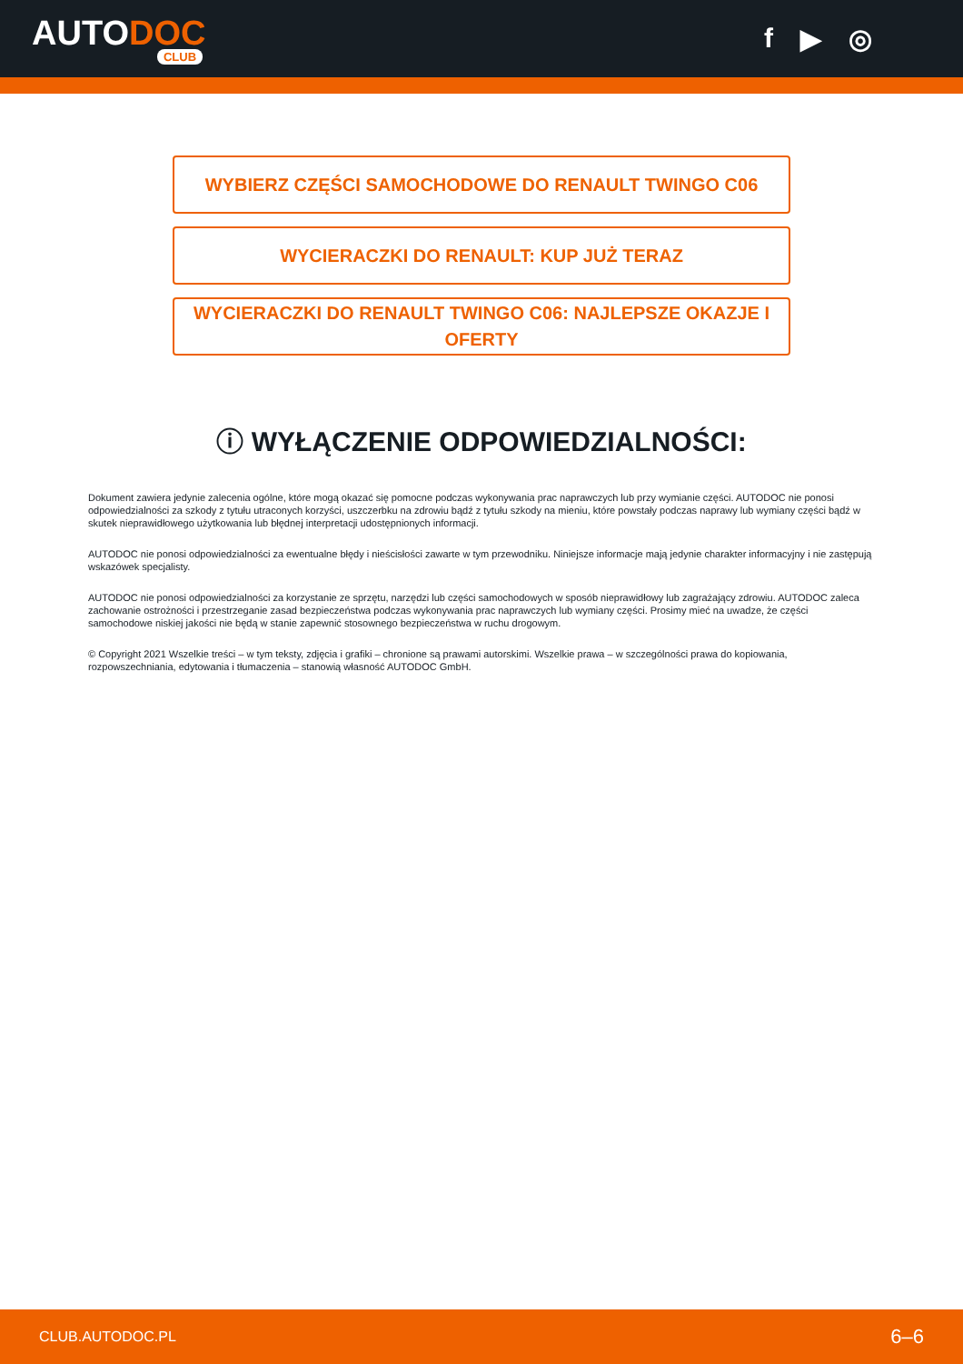AUTODOC
CLUB
f ▶ ◎
WYBIERZ CZĘŚCI SAMOCHODOWE DO RENAULT TWINGO C06
WYCIERACZKI DO RENAULT: KUP JUŻ TERAZ
WYCIERACZKI DO RENAULT TWINGO C06: NAJLEPSZE OKAZJE I OFERTY
ⓘ WYŁĄCZENIE ODPOWIEDZIALNOŚCI:
Dokument zawiera jedynie zalecenia ogólne, które mogą okazać się pomocne podczas wykonywania prac naprawczych lub przy wymianie części. AUTODOC nie ponosi odpowiedzialności za szkody z tytułu utraconych korzyści, uszczerbku na zdrowiu bądź z tytułu szkody na mieniu, które powstały podczas naprawy lub wymiany części bądź w skutek nieprawidłowego użytkowania lub błędnej interpretacji udostępnionych informacji.
AUTODOC nie ponosi odpowiedzialności za ewentualne błędy i nieścisłości zawarte w tym przewodniku. Niniejsze informacje mają jedynie charakter informacyjny i nie zastępują wskazówek specjalisty.
AUTODOC nie ponosi odpowiedzialności za korzystanie ze sprzętu, narzędzi lub części samochodowych w sposób nieprawidłowy lub zagrażający zdrowiu. AUTODOC zaleca zachowanie ostrożności i przestrzeganie zasad bezpieczeństwa podczas wykonywania prac naprawczych lub wymiany części. Prosimy mieć na uwadze, że części samochodowe niskiej jakości nie będą w stanie zapewnić stosownego bezpieczeństwa w ruchu drogowym.
© Copyright 2021 Wszelkie treści – w tym teksty, zdjęcia i grafiki – chronione są prawami autorskimi. Wszelkie prawa – w szczególności prawa do kopiowania, rozpowszechniania, edytowania i tłumaczenia – stanowią własność AUTODOC GmbH.
CLUB.AUTODOC.PL 6–6